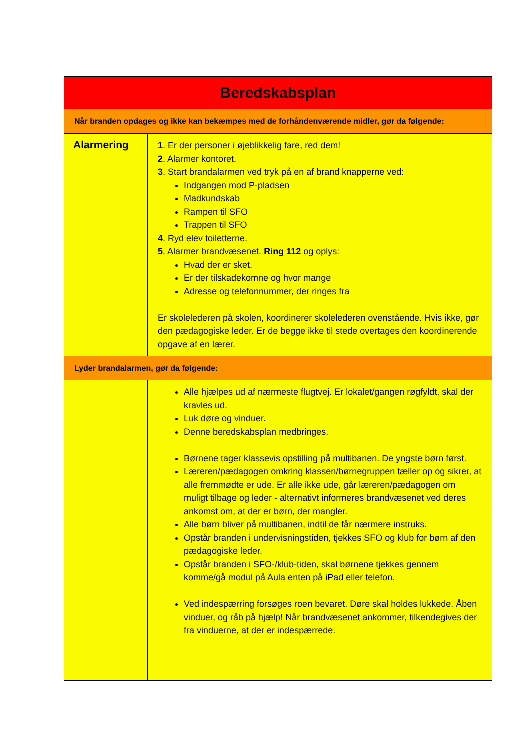| Beredskabsplan | |
| --- | --- |
| Når branden opdages og ikke kan bekæmpes med de forhåndenværende midler, gør da følgende: | |
| Alarmering | 1 . Er der personer i øjeblikkelig fare, red dem! 2 . Alarmer kontoret. 3 . Start brandalarmen ved tryk på en af brand knapperne ved: Indgangen mod P-pladsen Madkundskab Rampen til SFO Trappen til SFO 4 . Ryd elev toiletterne. 5 . Alarmer brandvæsenet. Ring 112 og oplys: Hvad der er sket, Er der tilskadekomne og hvor mange Adresse og telefonnummer, der ringes fra Er skolelederen på skolen, koordinerer skolelederen ovenstående. Hvis ikke, gør den pædagogiske leder. Er de begge ikke til stede overtages den koordinerende opgave af en lærer. |
| Lyder brandalarmen, gør da følgende: | |
| | Alle hjælpes ud af nærmeste flugtvej. Er lokalet/gangen røgfyldt, skal der kravles ud. Luk døre og vinduer. Denne beredskabsplan medbringes. Børnene tager klassevis opstilling på multibanen. De yngste børn først. Læreren/pædagogen omkring klassen/børnegruppen tæller op og sikrer, at alle fremmødte er ude. Er alle ikke ude, går læreren/pædagogen om muligt tilbage og leder - alternativt informeres brandvæsenet ved deres ankomst om, at der er børn, der mangler. Alle børn bliver på multibanen, indtil de får nærmere instruks. Opstår branden i undervisningstiden, tjekkes SFO og klub for børn af den pædagogiske leder. Opstår branden i SFO-/klub-tiden, skal børnene tjekkes gennem komme/gå modul på Aula enten på iPad eller telefon. Ved indespærring forsøges roen bevaret. Døre skal holdes lukkede. Åben vinduer, og råb på hjælp! Når brandvæsenet ankommer, tilkendegives der fra vinduerne, at der er indespærrede. |